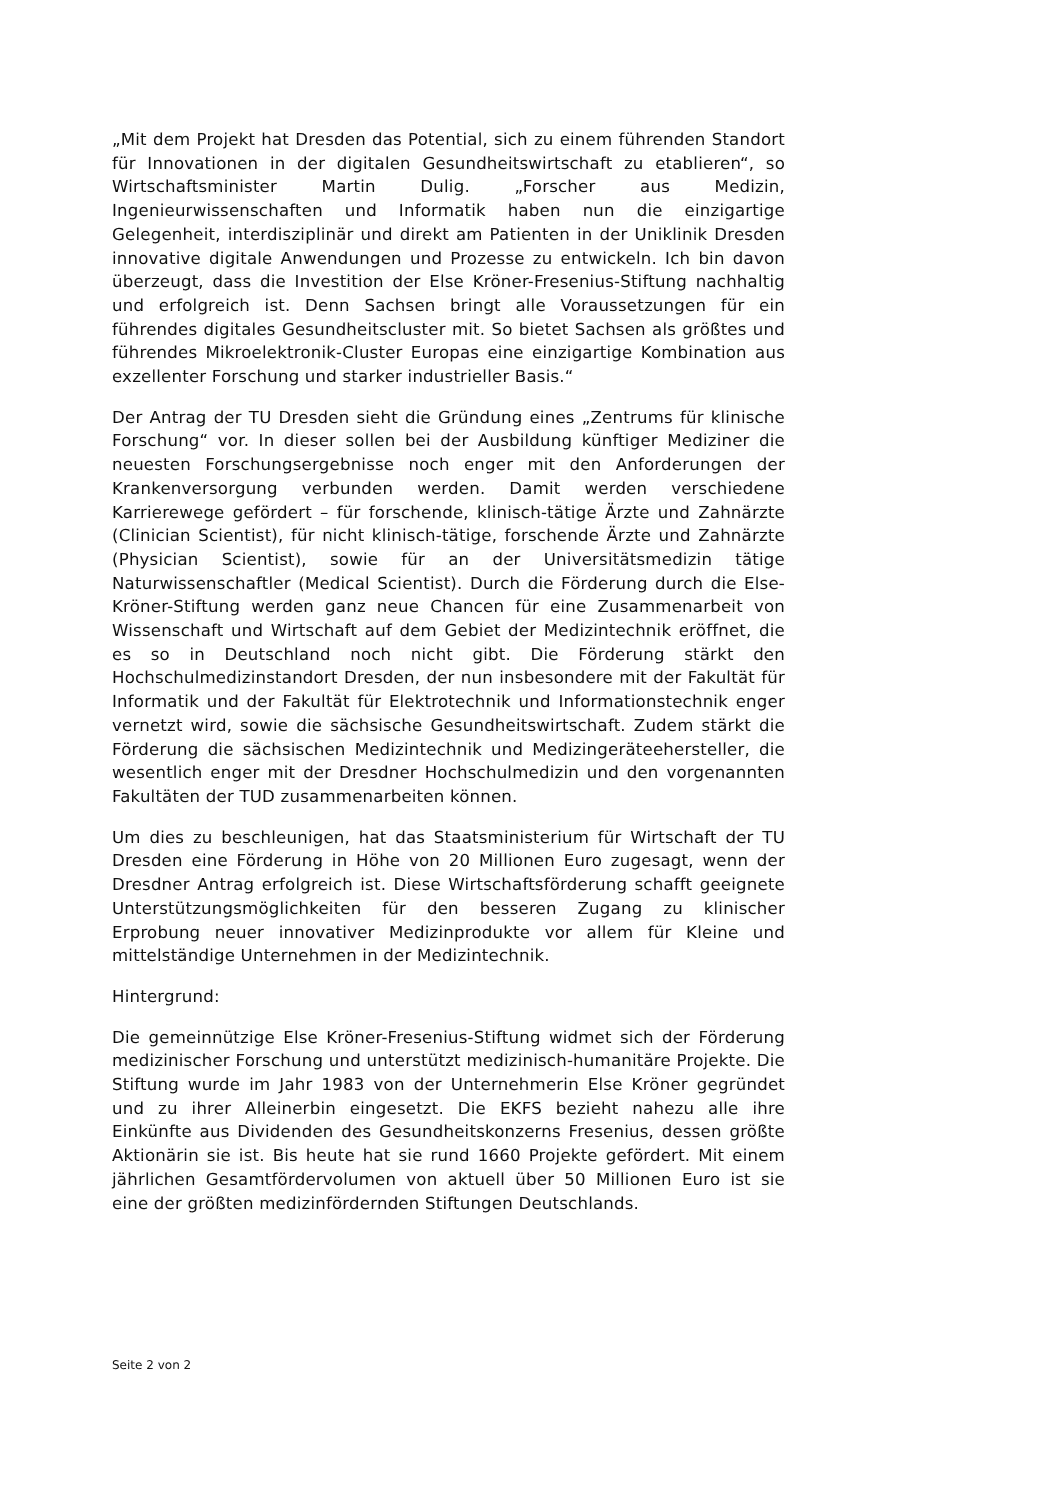„Mit dem Projekt hat Dresden das Potential, sich zu einem führenden Standort für Innovationen in der digitalen Gesundheitswirtschaft zu etablieren“, so Wirtschaftsminister Martin Dulig. „Forscher aus Medizin, Ingenieurwissenschaften und Informatik haben nun die einzigartige Gelegenheit, interdisziplinär und direkt am Patienten in der Uniklinik Dresden innovative digitale Anwendungen und Prozesse zu entwickeln. Ich bin davon überzeugt, dass die Investition der Else Kröner-Fresenius-Stiftung nachhaltig und erfolgreich ist. Denn Sachsen bringt alle Voraussetzungen für ein führendes digitales Gesundheitscluster mit. So bietet Sachsen als größtes und führendes Mikroelektronik-Cluster Europas eine einzigartige Kombination aus exzellenter Forschung und starker industrieller Basis.“
Der Antrag der TU Dresden sieht die Gründung eines „Zentrums für klinische Forschung“ vor. In dieser sollen bei der Ausbildung künftiger Mediziner die neuesten Forschungsergebnisse noch enger mit den Anforderungen der Krankenversorgung verbunden werden. Damit werden verschiedene Karrierewege gefördert – für forschende, klinisch-tätige Ärzte und Zahnärzte (Clinician Scientist), für nicht klinisch-tätige, forschende Ärzte und Zahnärzte (Physician Scientist), sowie für an der Universitätsmedizin tätige Naturwissenschaftler (Medical Scientist). Durch die Förderung durch die Else-Kröner-Stiftung werden ganz neue Chancen für eine Zusammenarbeit von Wissenschaft und Wirtschaft auf dem Gebiet der Medizintechnik eröffnet, die es so in Deutschland noch nicht gibt. Die Förderung stärkt den Hochschulmedizinstandort Dresden, der nun insbesondere mit der Fakultät für Informatik und der Fakultät für Elektrotechnik und Informationstechnik enger vernetzt wird, sowie die sächsische Gesundheitswirtschaft. Zudem stärkt die Förderung die sächsischen Medizintechnik und Medizingeräteehersteller, die wesentlich enger mit der Dresdner Hochschulmedizin und den vorgenannten Fakultäten der TUD zusammenarbeiten können.
Um dies zu beschleunigen, hat das Staatsministerium für Wirtschaft der TU Dresden eine Förderung in Höhe von 20 Millionen Euro zugesagt, wenn der Dresdner Antrag erfolgreich ist. Diese Wirtschaftsförderung schafft geeignete Unterstützungsmöglichkeiten für den besseren Zugang zu klinischer Erprobung neuer innovativer Medizinprodukte vor allem für Kleine und mittelständige Unternehmen in der Medizintechnik.
Hintergrund:
Die gemeinnützige Else Kröner-Fresenius-Stiftung widmet sich der Förderung medizinischer Forschung und unterstützt medizinisch-humanitäre Projekte. Die Stiftung wurde im Jahr 1983 von der Unternehmerin Else Kröner gegründet und zu ihrer Alleinerbin eingesetzt. Die EKFS bezieht nahezu alle ihre Einkünfte aus Dividenden des Gesundheitskonzerns Fresenius, dessen größte Aktionärin sie ist. Bis heute hat sie rund 1660 Projekte gefördert. Mit einem jährlichen Gesamtfördervolumen von aktuell über 50 Millionen Euro ist sie eine der größten medizinfördernden Stiftungen Deutschlands.
Seite 2 von 2